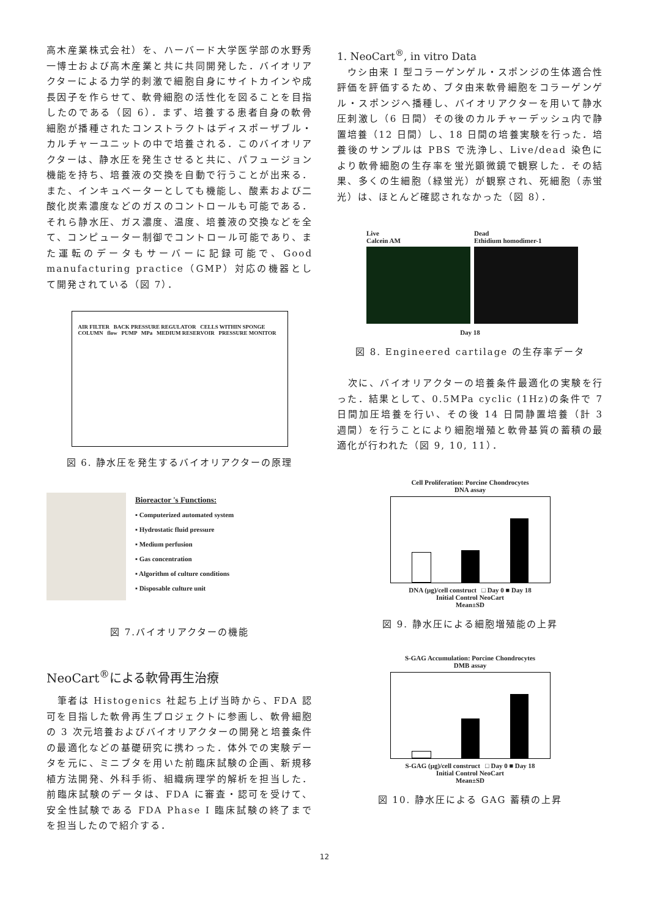高木産業株式会社）を、ハーバード大学医学部の水野秀一博士および高木産業と共に共同開発した．バイオリアクターによる力学的刺激で細胞自身にサイトカインや成長因子を作らせて、軟骨細胞の活性化を図ることを目指したのである（図 6）．まず、培養する患者自身の軟骨細胞が播種されたコンストラクトはディスポーザブル・カルチャーユニットの中で培養される．このバイオリアクターは、静水圧を発生させると共に、パフュージョン機能を持ち、培養液の交換を自動で行うことが出来る．また、インキュベーターとしても機能し、酸素および二酸化炭素濃度などのガスのコントロールも可能である．それら静水圧、ガス濃度、温度、培養液の交換などを全て、コンピューター制御でコントロール可能であり、また運転のデータもサーバーに記録可能で、Good manufacturing practice（GMP）対応の機器として開発されている（図 7）．
AIR FILTER BACK PRESSURE REGULATOR CELLS WITHIN SPONGE COLUMN flow PUMP MPa MEDIUM RESERVOIR PRESSURE MONITOR
図 6. 静水圧を発生するバイオリアクターの原理
Bioreactor 's Functions:
▪ Computerized automated system
▪ Hydrostatic fluid pressure
▪ Medium perfusion
▪ Gas concentration
▪ Algorithm of culture conditions
▪ Disposable culture unit
図 7.バイオリアクターの機能
NeoCart<sup>®</sup>による軟骨再生治療
　筆者は Histogenics 社起ち上げ当時から、FDA 認可を目指した軟骨再生プロジェクトに参画し、軟骨細胞の 3 次元培養およびバイオリアクターの開発と培養条件の最適化などの基礎研究に携わった．体外での実験データを元に、ミニブタを用いた前臨床試験の企画、新規移植方法開発、外科手術、組織病理学的解析を担当した．前臨床試験のデータは、FDA に審査・認可を受けて、安全性試験である FDA Phase I 臨床試験の終了までを担当したので紹介する．
1. NeoCart<sup>®</sup>, in vitro Data
　ウシ由来 I 型コラーゲンゲル・スポンジの生体適合性評価を評価するため、ブタ由来軟骨細胞をコラーゲンゲル・スポンジへ播種し、バイオリアクターを用いて静水圧刺激し（6 日間）その後のカルチャーデッシュ内で静置培養（12 日間）し、18 日間の培養実験を行った．培養後のサンプルは PBS で洗浄し、Live/dead 染色により軟骨細胞の生存率を蛍光顕微鏡で観察した．その結果、多くの生細胞（緑蛍光）が観察され、死細胞（赤蛍光）は、ほとんど確認されなかった（図 8）．
Live
Calcein AM
Dead
Ethidium homodimer-1
Day 18
図 8. Engineered cartilage の生存率データ
　次に、バイオリアクターの培養条件最適化の実験を行った．結果として、0.5MPa cyclic (1Hz)の条件で 7 日間加圧培養を行い、その後 14 日間静置培養（計 3 週間）を行うことにより細胞増殖と軟骨基質の蓄積の最適化が行われた（図 9, 10, 11）．
Cell Proliferation: Porcine Chondrocytes
DNA assay
DNA (μg)/cell construct □ Day 0 ■ Day 18
Initial Control NeoCart
Mean±SD
図 9. 静水圧による細胞増殖能の上昇
S-GAG Accumulation: Porcine Chondrocytes
DMB assay
S-GAG (μg)/cell construct □ Day 0 ■ Day 18
Initial Control NeoCart
Mean±SD
図 10. 静水圧による GAG 蓄積の上昇
12